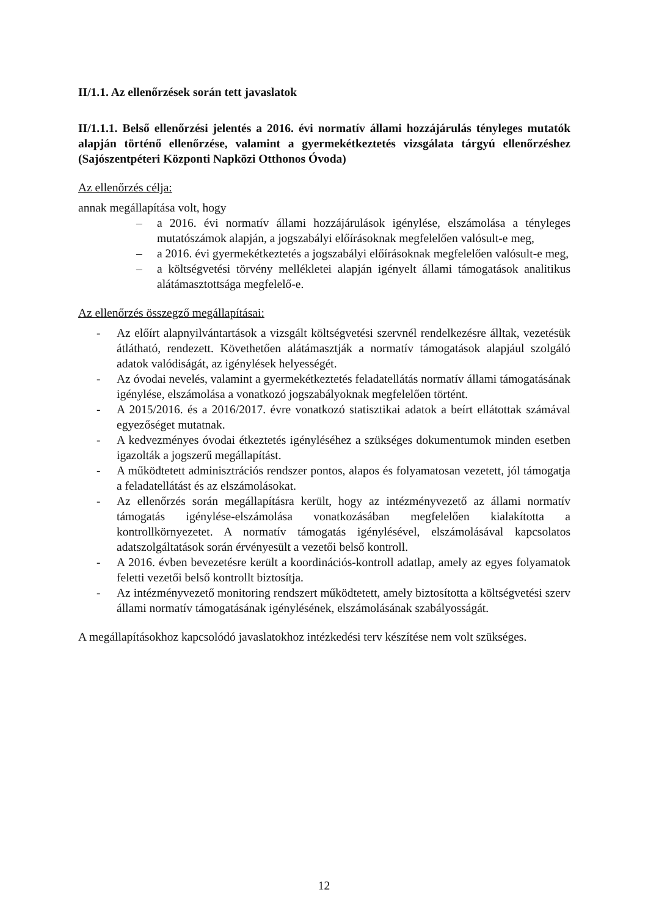II/1.1. Az ellenőrzések során tett javaslatok
II/1.1.1. Belső ellenőrzési jelentés a 2016. évi normatív állami hozzájárulás tényleges mutatók alapján történő ellenőrzése, valamint a gyermekétkeztetés vizsgálata tárgyú ellenőrzéshez (Sajószentpéteri Központi Napközi Otthonos Óvoda)
Az ellenőrzés célja:
annak megállapítása volt, hogy
– a 2016. évi normatív állami hozzájárulások igénylése, elszámolása a tényleges mutatószámok alapján, a jogszabályi előírásoknak megfelelően valósult-e meg,
– a 2016. évi gyermekétkeztetés a jogszabályi előírásoknak megfelelően valósult-e meg,
– a költségvetési törvény mellékletei alapján igényelt állami támogatások analitikus alátámasztottsága megfelelő-e.
Az ellenőrzés összegző megállapításai:
- Az előírt alapnyilvántartások a vizsgált költségvetési szervnél rendelkezésre álltak, vezetésük átlátható, rendezett. Követhetően alátámasztják a normatív támogatások alapjául szolgáló adatok valódiságát, az igénylések helyességét.
- Az óvodai nevelés, valamint a gyermekétkeztetés feladatellátás normatív állami támogatásának igénylése, elszámolása a vonatkozó jogszabályoknak megfelelően történt.
- A 2015/2016. és a 2016/2017. évre vonatkozó statisztikai adatok a beírt ellátottak számával egyezőséget mutatnak.
- A kedvezményes óvodai étkeztetés igényléséhez a szükséges dokumentumok minden esetben igazolták a jogszerű megállapítást.
- A működtetett adminisztrációs rendszer pontos, alapos és folyamatosan vezetett, jól támogatja a feladatellátást és az elszámolásokat.
- Az ellenőrzés során megállapításra került, hogy az intézményvezető az állami normatív támogatás igénylése-elszámolása vonatkozásában megfelelően kialakította a kontrollkörnyezetet. A normatív támogatás igénylésével, elszámolásával kapcsolatos adatszolgáltatások során érvényesült a vezetői belső kontroll.
- A 2016. évben bevezetésre került a koordinációs-kontroll adatlap, amely az egyes folyamatok feletti vezetői belső kontrollt biztosítja.
- Az intézményvezető monitoring rendszert működtetett, amely biztosította a költségvetési szerv állami normatív támogatásának igénylésének, elszámolásának szabályosságát.
A megállapításokhoz kapcsolódó javaslatokhoz intézkedési terv készítése nem volt szükséges.
12